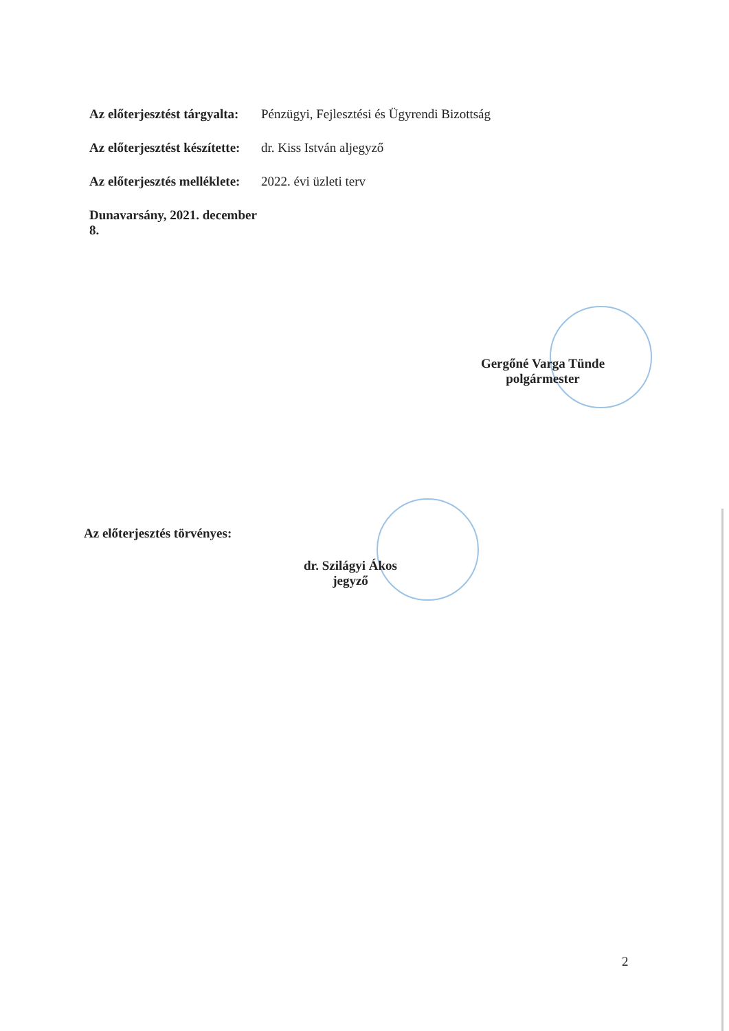Az előterjesztést tárgyalta: Pénzügyi, Fejlesztési és Ügyrendi Bizottság
Az előterjesztést készítette: dr. Kiss István aljegyző
Az előterjesztés melléklete: 2022. évi üzleti terv
Dunavarsány, 2021. december 8.
Gergőné Varga Tünde
polgármester
Az előterjesztés törvényes:
dr. Szilágyi Ákos
jegyző
2